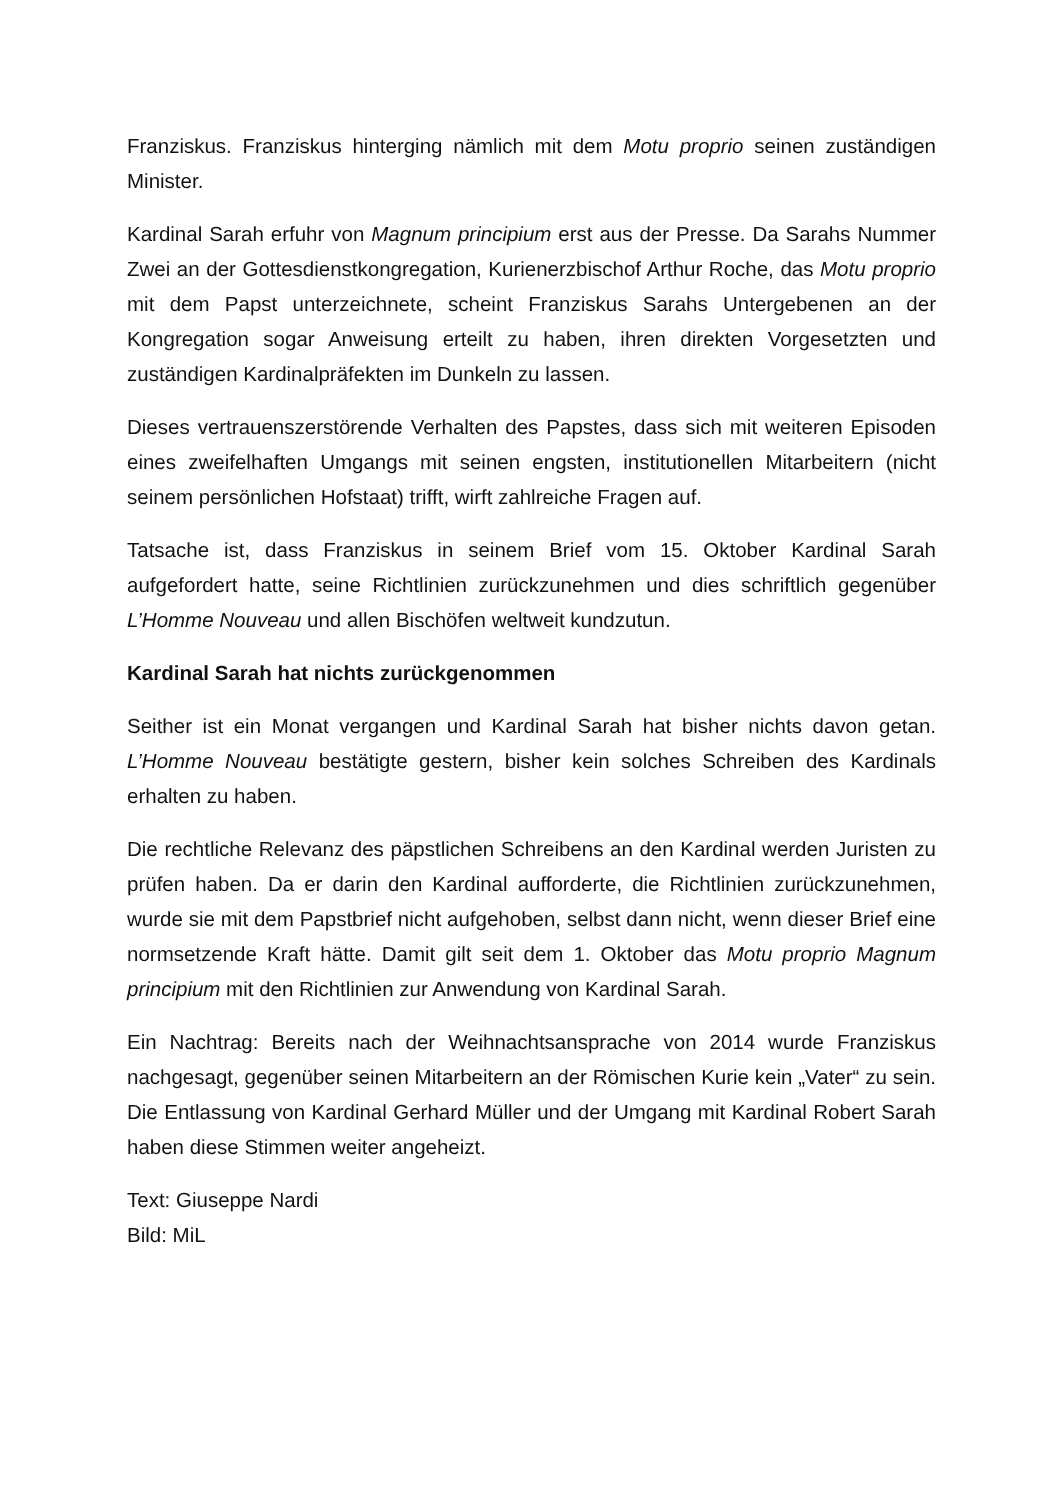Franziskus. Franziskus hinterging nämlich mit dem Motu proprio seinen zuständigen Minister.
Kardinal Sarah erfuhr von Magnum principium erst aus der Presse. Da Sarahs Nummer Zwei an der Gottesdienstkongregation, Kurienerzbischof Arthur Roche, das Motu proprio mit dem Papst unterzeichnete, scheint Franziskus Sarahs Untergebenen an der Kongregation sogar Anweisung erteilt zu haben, ihren direkten Vorgesetzten und zuständigen Kardinalpräfekten im Dunkeln zu lassen.
Dieses vertrauenszerstörende Verhalten des Papstes, dass sich mit weiteren Episoden eines zweifelhaften Umgangs mit seinen engsten, institutionellen Mitarbeitern (nicht seinem persönlichen Hofstaat) trifft, wirft zahlreiche Fragen auf.
Tatsache ist, dass Franziskus in seinem Brief vom 15. Oktober Kardinal Sarah aufgefordert hatte, seine Richtlinien zurückzunehmen und dies schriftlich gegenüber L’Homme Nouveau und allen Bischöfen weltweit kundzutun.
Kardinal Sarah hat nichts zurückgenommen
Seither ist ein Monat vergangen und Kardinal Sarah hat bisher nichts davon getan. L’Homme Nouveau bestätigte gestern, bisher kein solches Schreiben des Kardinals erhalten zu haben.
Die rechtliche Relevanz des päpstlichen Schreibens an den Kardinal werden Juristen zu prüfen haben. Da er darin den Kardinal aufforderte, die Richtlinien zurückzunehmen, wurde sie mit dem Papstbrief nicht aufgehoben, selbst dann nicht, wenn dieser Brief eine normsetzende Kraft hätte. Damit gilt seit dem 1. Oktober das Motu proprio Magnum principium mit den Richtlinien zur Anwendung von Kardinal Sarah.
Ein Nachtrag: Bereits nach der Weihnachtsansprache von 2014 wurde Franziskus nachgesagt, gegenüber seinen Mitarbeitern an der Römischen Kurie kein „Vater“ zu sein. Die Entlassung von Kardinal Gerhard Müller und der Umgang mit Kardinal Robert Sarah haben diese Stimmen weiter angeheizt.
Text: Giuseppe Nardi
Bild: MiL